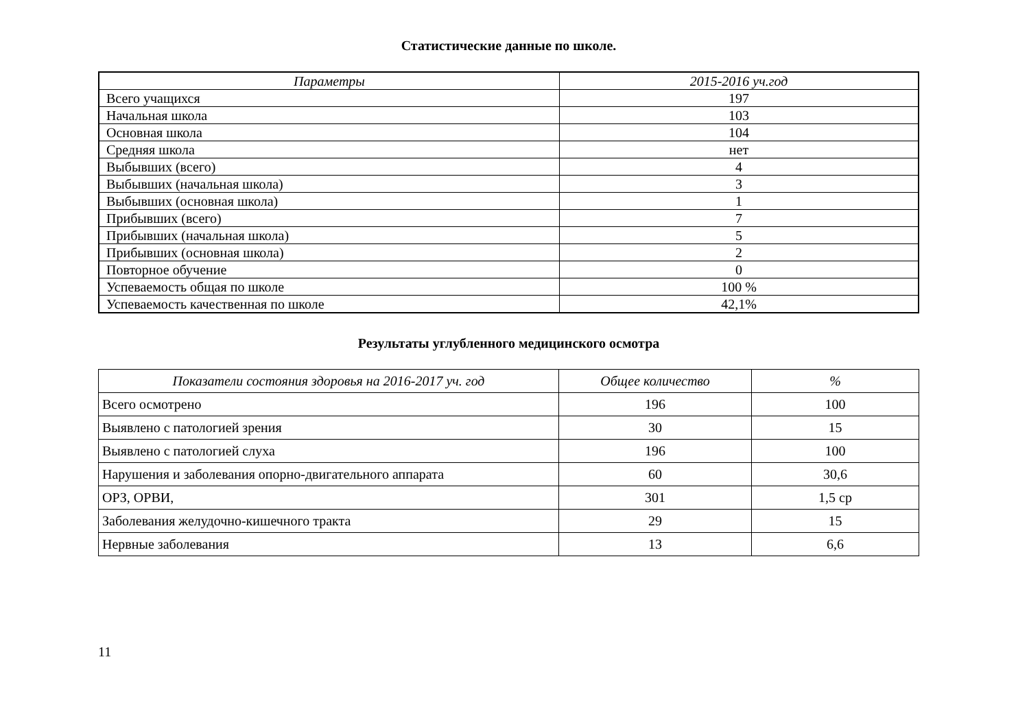Статистические данные по школе.
| Параметры | 2015-2016 уч.год |
| --- | --- |
| Всего учащихся | 197 |
| Начальная школа | 103 |
| Основная школа | 104 |
| Средняя школа | нет |
| Выбывших (всего) | 4 |
| Выбывших (начальная школа) | 3 |
| Выбывших (основная школа) | 1 |
| Прибывших (всего) | 7 |
| Прибывших (начальная школа) | 5 |
| Прибывших (основная школа) | 2 |
| Повторное обучение | 0 |
| Успеваемость общая по школе | 100 % |
| Успеваемость качественная по школе | 42,1% |
Результаты углубленного медицинского осмотра
| Показатели состояния здоровья на 2016-2017 уч. год | Общее количество | % |
| --- | --- | --- |
| Всего осмотрено | 196 | 100 |
| Выявлено с патологией зрения | 30 | 15 |
| Выявлено с патологией слуха | 196 | 100 |
| Нарушения и заболевания опорно-двигательного аппарата | 60 | 30,6 |
| ОРЗ, ОРВИ, | 301 | 1,5 ср |
| Заболевания желудочно-кишечного тракта | 29 | 15 |
| Нервные заболевания | 13 | 6,6 |
11